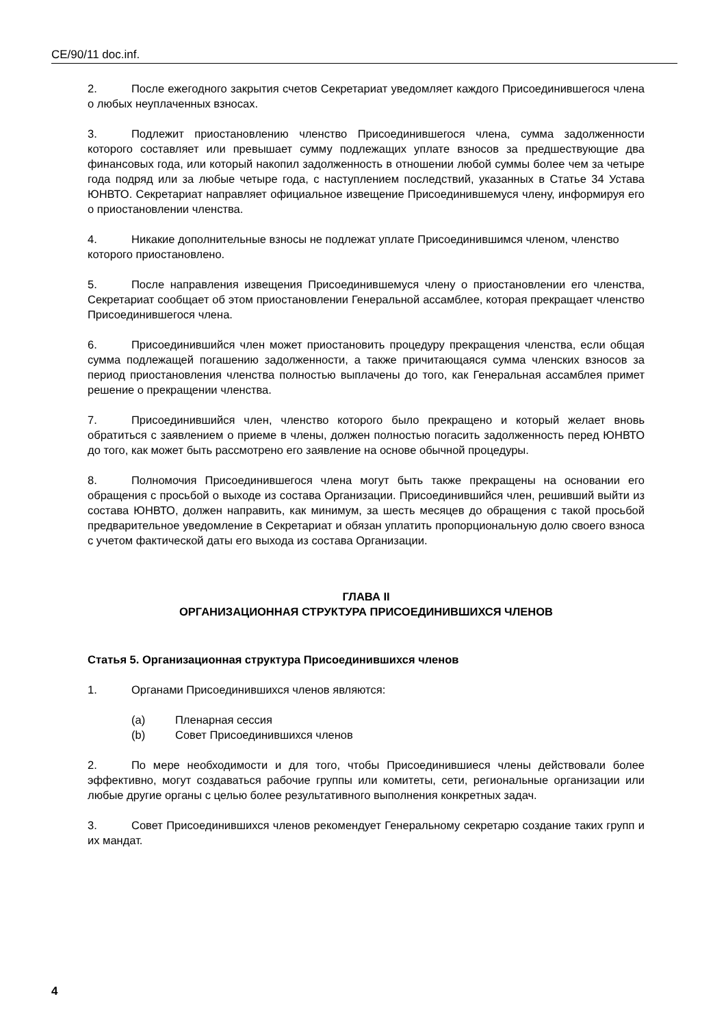CE/90/11 doc.inf.
2. После ежегодного закрытия счетов Секретариат уведомляет каждого Присоединившегося члена о любых неуплаченных взносах.
3. Подлежит приостановлению членство Присоединившегося члена, сумма задолженности которого составляет или превышает сумму подлежащих уплате взносов за предшествующие два финансовых года, или который накопил задолженность в отношении любой суммы более чем за четыре года подряд или за любые четыре года, с наступлением последствий, указанных в Статье 34 Устава ЮНВТО. Секретариат направляет официальное извещение Присоединившемуся члену, информируя его о приостановлении членства.
4. Никакие дополнительные взносы не подлежат уплате Присоединившимся членом, членство которого приостановлено.
5. После направления извещения Присоединившемуся члену о приостановлении его членства, Секретариат сообщает об этом приостановлении Генеральной ассамблее, которая прекращает членство Присоединившегося члена.
6. Присоединившийся член может приостановить процедуру прекращения членства, если общая сумма подлежащей погашению задолженности, а также причитающаяся сумма членских взносов за период приостановления членства полностью выплачены до того, как Генеральная ассамблея примет решение о прекращении членства.
7. Присоединившийся член, членство которого было прекращено и который желает вновь обратиться с заявлением о приеме в члены, должен полностью погасить задолженность перед ЮНВТО до того, как может быть рассмотрено его заявление на основе обычной процедуры.
8. Полномочия Присоединившегося члена могут быть также прекращены на основании его обращения с просьбой о выходе из состава Организации. Присоединившийся член, решивший выйти из состава ЮНВТО, должен направить, как минимум, за шесть месяцев до обращения с такой просьбой предварительное уведомление в Секретариат и обязан уплатить пропорциональную долю своего взноса с учетом фактической даты его выхода из состава Организации.
ГЛАВА II
ОРГАНИЗАЦИОННАЯ СТРУКТУРА ПРИСОЕДИНИВШИХСЯ ЧЛЕНОВ
Статья 5. Организационная структура Присоединившихся членов
1. Органами Присоединившихся членов являются:
(a) Пленарная сессия
(b) Совет Присоединившихся членов
2. По мере необходимости и для того, чтобы Присоединившиеся члены действовали более эффективно, могут создаваться рабочие группы или комитеты, сети, региональные организации или любые другие органы с целью более результативного выполнения конкретных задач.
3. Совет Присоединившихся членов рекомендует Генеральному секретарю создание таких групп и их мандат.
4